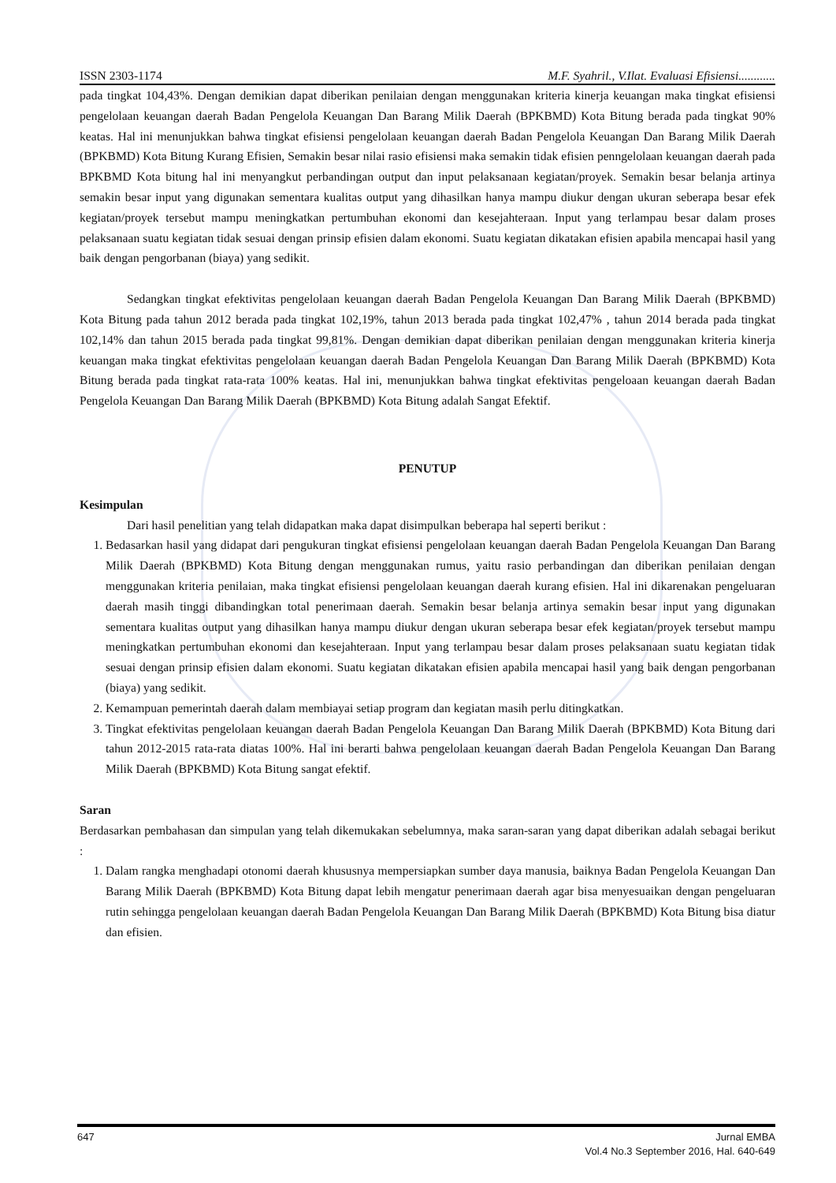ISSN 2303-1174 M.F. Syahril., V.Ilat. Evaluasi Efisiensi............
pada tingkat 104,43%. Dengan demikian dapat diberikan penilaian dengan menggunakan kriteria kinerja keuangan maka tingkat efisiensi pengelolaan keuangan daerah Badan Pengelola Keuangan Dan Barang Milik Daerah (BPKBMD) Kota Bitung berada pada tingkat 90% keatas. Hal ini menunjukkan bahwa tingkat efisiensi pengelolaan keuangan daerah Badan Pengelola Keuangan Dan Barang Milik Daerah (BPKBMD) Kota Bitung Kurang Efisien, Semakin besar nilai rasio efisiensi maka semakin tidak efisien penngelolaan keuangan daerah pada BPKBMD Kota bitung hal ini menyangkut perbandingan output dan input pelaksanaan kegiatan/proyek. Semakin besar belanja artinya semakin besar input yang digunakan sementara kualitas output yang dihasilkan hanya mampu diukur dengan ukuran seberapa besar efek kegiatan/proyek tersebut mampu meningkatkan pertumbuhan ekonomi dan kesejahteraan. Input yang terlampau besar dalam proses pelaksanaan suatu kegiatan tidak sesuai dengan prinsip efisien dalam ekonomi. Suatu kegiatan dikatakan efisien apabila mencapai hasil yang baik dengan pengorbanan (biaya) yang sedikit.
Sedangkan tingkat efektivitas pengelolaan keuangan daerah Badan Pengelola Keuangan Dan Barang Milik Daerah (BPKBMD) Kota Bitung pada tahun 2012 berada pada tingkat 102,19%, tahun 2013 berada pada tingkat 102,47% , tahun 2014 berada pada tingkat 102,14% dan tahun 2015 berada pada tingkat 99,81%. Dengan demikian dapat diberikan penilaian dengan menggunakan kriteria kinerja keuangan maka tingkat efektivitas pengelolaan keuangan daerah Badan Pengelola Keuangan Dan Barang Milik Daerah (BPKBMD) Kota Bitung berada pada tingkat rata-rata 100% keatas. Hal ini, menunjukkan bahwa tingkat efektivitas pengeloaan keuangan daerah Badan Pengelola Keuangan Dan Barang Milik Daerah (BPKBMD) Kota Bitung adalah Sangat Efektif.
PENUTUP
Kesimpulan
Dari hasil penelitian yang telah didapatkan maka dapat disimpulkan beberapa hal seperti berikut :
1. Bedasarkan hasil yang didapat dari pengukuran tingkat efisiensi pengelolaan keuangan daerah Badan Pengelola Keuangan Dan Barang Milik Daerah (BPKBMD) Kota Bitung dengan menggunakan rumus, yaitu rasio perbandingan dan diberikan penilaian dengan menggunakan kriteria penilaian, maka tingkat efisiensi pengelolaan keuangan daerah kurang efisien. Hal ini dikarenakan pengeluaran daerah masih tinggi dibandingkan total penerimaan daerah. Semakin besar belanja artinya semakin besar input yang digunakan sementara kualitas output yang dihasilkan hanya mampu diukur dengan ukuran seberapa besar efek kegiatan/proyek tersebut mampu meningkatkan pertumbuhan ekonomi dan kesejahteraan. Input yang terlampau besar dalam proses pelaksanaan suatu kegiatan tidak sesuai dengan prinsip efisien dalam ekonomi. Suatu kegiatan dikatakan efisien apabila mencapai hasil yang baik dengan pengorbanan (biaya) yang sedikit.
2. Kemampuan pemerintah daerah dalam membiayai setiap program dan kegiatan masih perlu ditingkatkan.
3. Tingkat efektivitas pengelolaan keuangan daerah Badan Pengelola Keuangan Dan Barang Milik Daerah (BPKBMD) Kota Bitung dari tahun 2012-2015 rata-rata diatas 100%. Hal ini berarti bahwa pengelolaan keuangan daerah Badan Pengelola Keuangan Dan Barang Milik Daerah (BPKBMD) Kota Bitung sangat efektif.
Saran
Berdasarkan pembahasan dan simpulan yang telah dikemukakan sebelumnya, maka saran-saran yang dapat diberikan adalah sebagai berikut :
1. Dalam rangka menghadapi otonomi daerah khususnya mempersiapkan sumber daya manusia, baiknya Badan Pengelola Keuangan Dan Barang Milik Daerah (BPKBMD) Kota Bitung dapat lebih mengatur penerimaan daerah agar bisa menyesuaikan dengan pengeluaran rutin sehingga pengelolaan keuangan daerah Badan Pengelola Keuangan Dan Barang Milik Daerah (BPKBMD) Kota Bitung bisa diatur dan efisien.
647 Jurnal EMBA
Vol.4 No.3 September 2016, Hal. 640-649